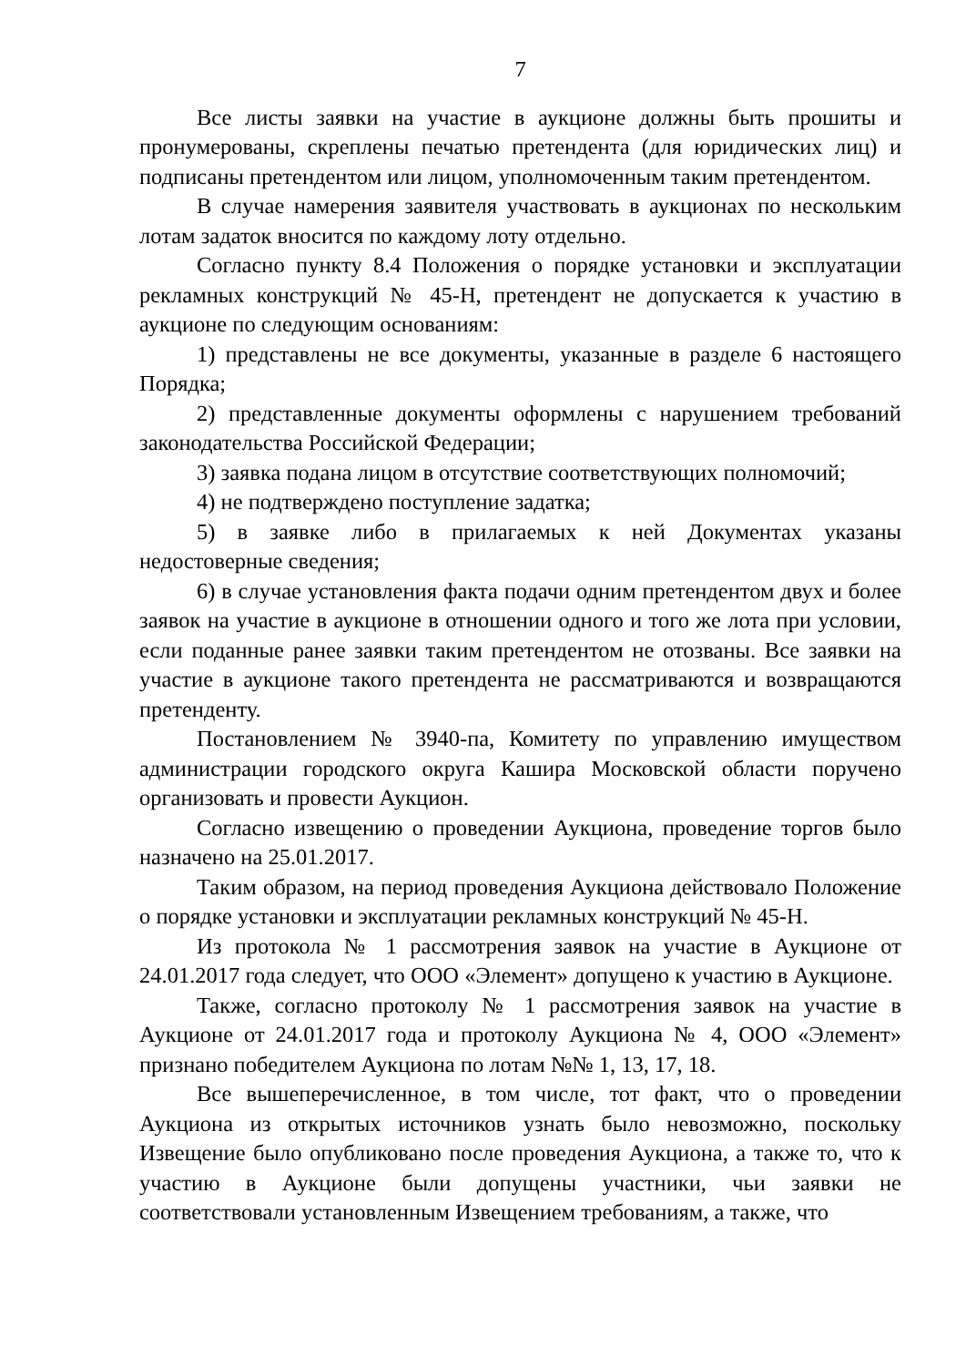7
Все листы заявки на участие в аукционе должны быть прошиты и пронумерованы, скреплены печатью претендента (для юридических лиц) и подписаны претендентом или лицом, уполномоченным таким претендентом.
В случае намерения заявителя участвовать в аукционах по нескольким лотам задаток вносится по каждому лоту отдельно.
Согласно пункту 8.4 Положения о порядке установки и эксплуатации рекламных конструкций № 45-Н, претендент не допускается к участию в аукционе по следующим основаниям:
1) представлены не все документы, указанные в разделе 6 настоящего Порядка;
2) представленные документы оформлены с нарушением требований законодательства Российской Федерации;
3) заявка подана лицом в отсутствие соответствующих полномочий;
4) не подтверждено поступление задатка;
5) в заявке либо в прилагаемых к ней Документах указаны недостоверные сведения;
6) в случае установления факта подачи одним претендентом двух и более заявок на участие в аукционе в отношении одного и того же лота при условии, если поданные ранее заявки таким претендентом не отозваны. Все заявки на участие в аукционе такого претендента не рассматриваются и возвращаются претенденту.
Постановлением № 3940-па, Комитету по управлению имуществом администрации городского округа Кашира Московской области поручено организовать и провести Аукцион.
Согласно извещению о проведении Аукциона, проведение торгов было назначено на 25.01.2017.
Таким образом, на период проведения Аукциона действовало Положение о порядке установки и эксплуатации рекламных конструкций № 45-Н.
Из протокола № 1 рассмотрения заявок на участие в Аукционе от 24.01.2017 года следует, что ООО «Элемент» допущено к участию в Аукционе.
Также, согласно протоколу № 1 рассмотрения заявок на участие в Аукционе от 24.01.2017 года и протоколу Аукциона № 4, ООО «Элемент» признано победителем Аукциона по лотам №№ 1, 13, 17, 18.
Все вышеперечисленное, в том числе, тот факт, что о проведении Аукциона из открытых источников узнать было невозможно, поскольку Извещение было опубликовано после проведения Аукциона, а также то, что к участию в Аукционе были допущены участники, чьи заявки не соответствовали установленным Извещением требованиям, а также, что